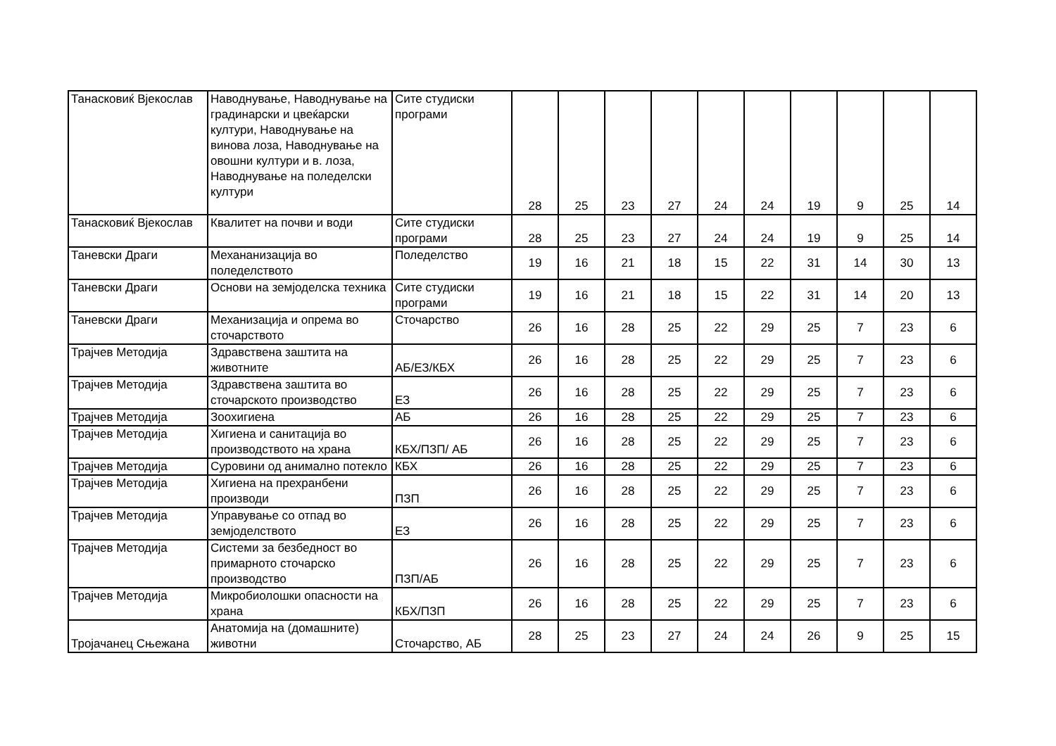| Танасковиќ Вјекослав | Наводнување, Наводнување на градинарски и цвеќарски култури, Наводнување на винова лоза, Наводнување на овошни култури и в. лоза, Наводнување на поледелски култури | Сите студиски програми | 28 | 25 | 23 | 27 | 24 | 24 | 19 | 9 | 25 | 14 |
| Танасковиќ Вјекослав | Квалитет на почви и води | Сите студиски програми | 28 | 25 | 23 | 27 | 24 | 24 | 19 | 9 | 25 | 14 |
| Таневски Драги | Механанизација во поледелството | Поледелство | 19 | 16 | 21 | 18 | 15 | 22 | 31 | 14 | 30 | 13 |
| Таневски Драги | Основи на земјоделска техника | Сите студиски програми | 19 | 16 | 21 | 18 | 15 | 22 | 31 | 14 | 20 | 13 |
| Таневски Драги | Механизација и опрема во сточарството | Сточарство | 26 | 16 | 28 | 25 | 22 | 29 | 25 | 7 | 23 | 6 |
| Трајчев Методија | Здравствена заштита на животните | АБ/ЕЗ/КБХ | 26 | 16 | 28 | 25 | 22 | 29 | 25 | 7 | 23 | 6 |
| Трајчев Методија | Здравствена заштита во сточарското производство | ЕЗ | 26 | 16 | 28 | 25 | 22 | 29 | 25 | 7 | 23 | 6 |
| Трајчев Методија | Зоохигиена | АБ | 26 | 16 | 28 | 25 | 22 | 29 | 25 | 7 | 23 | 6 |
| Трајчев Методија | Хигиена и санитација во производството на храна | КБХ/ПЗП/ АБ | 26 | 16 | 28 | 25 | 22 | 29 | 25 | 7 | 23 | 6 |
| Трајчев Методија | Суровини од анимално потекло | КБХ | 26 | 16 | 28 | 25 | 22 | 29 | 25 | 7 | 23 | 6 |
| Трајчев Методија | Хигиена на прехранбени производи | ПЗП | 26 | 16 | 28 | 25 | 22 | 29 | 25 | 7 | 23 | 6 |
| Трајчев Методија | Управување со отпад во земјоделството | ЕЗ | 26 | 16 | 28 | 25 | 22 | 29 | 25 | 7 | 23 | 6 |
| Трајчев Методија | Системи за безбедност во примарното сточарско производство | ПЗП/АБ | 26 | 16 | 28 | 25 | 22 | 29 | 25 | 7 | 23 | 6 |
| Трајчев Методија | Микробиолошки опасности на храна | КБХ/ПЗП | 26 | 16 | 28 | 25 | 22 | 29 | 25 | 7 | 23 | 6 |
| Тројачанец Сњежана | Анатомија на (домашните) животни | Сточарство, АБ | 28 | 25 | 23 | 27 | 24 | 24 | 26 | 9 | 25 | 15 |